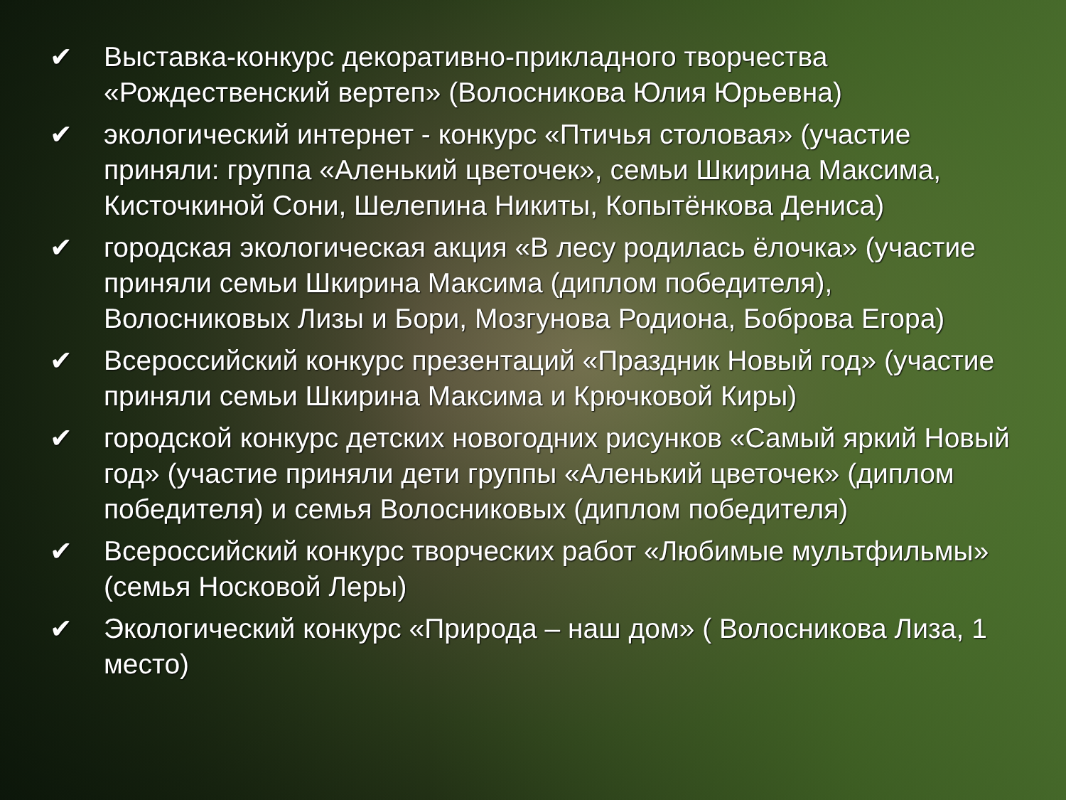✔ Выставка-конкурс декоративно-прикладного творчества «Рождественский вертеп» (Волосникова Юлия Юрьевна)
✔ экологический интернет - конкурс «Птичья столовая» (участие приняли: группа «Аленький цветочек», семьи Шкирина Максима, Кисточкиной Сони, Шелепина Никиты, Копытёнкова Дениса)
✔ городская экологическая акция «В лесу родилась ёлочка» (участие приняли семьи Шкирина Максима (диплом победителя), Волосниковых Лизы и Бори, Мозгунова Родиона, Боброва Егора)
✔ Всероссийский конкурс презентаций «Праздник Новый год» (участие приняли семьи Шкирина Максима и Крючковой Киры)
✔ городской конкурс детских новогодних рисунков «Самый яркий Новый год» (участие приняли дети группы «Аленький цветочек» (диплом победителя) и семья Волосниковых (диплом победителя)
✔ Всероссийский конкурс творческих работ «Любимые мультфильмы» (семья Носковой Леры)
✔ Экологический конкурс «Природа – наш дом» ( Волосникова Лиза, 1 место)